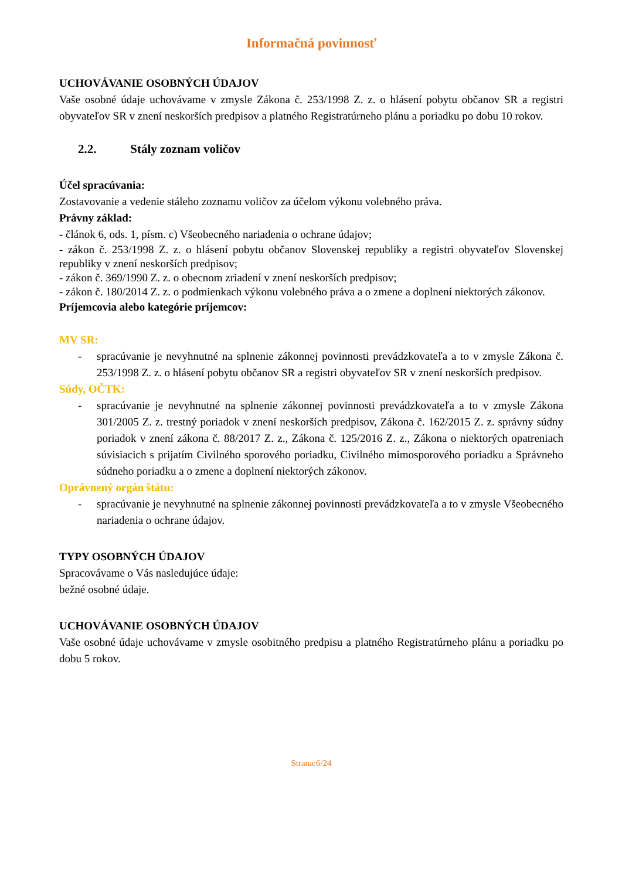Informačná povinnosť
UCHOVÁVANIE OSOBNÝCH ÚDAJOV
Vaše osobné údaje uchovávame v zmysle Zákona č. 253/1998 Z. z. o hlásení pobytu občanov SR a registri obyvateľov SR v znení neskorších predpisov a platného Registratúrneho plánu a poriadku po dobu 10 rokov.
2.2. Stály zoznam voličov
Účel spracúvania:
Zostavovanie a vedenie stáleho zoznamu voličov za účelom výkonu volebného práva.
Právny základ:
- článok 6, ods. 1, písm. c) Všeobecného nariadenia o ochrane údajov;
- zákon č. 253/1998 Z. z. o hlásení pobytu občanov Slovenskej republiky a registri obyvateľov Slovenskej republiky v znení neskorších predpisov;
- zákon č. 369/1990 Z. z. o obecnom zriadení v znení neskorších predpisov;
- zákon č. 180/2014 Z. z. o podmienkach výkonu volebného práva a o zmene a doplnení niektorých zákonov.
Príjemcovia alebo kategórie príjemcov:
MV SR:
- spracúvanie je nevyhnutné na splnenie zákonnej povinnosti prevádzkovateľa a to v zmysle Zákona č. 253/1998 Z. z. o hlásení pobytu občanov SR a registri obyvateľov SR v znení neskorších predpisov.
Súdy, OČTK:
- spracúvanie je nevyhnutné na splnenie zákonnej povinnosti prevádzkovateľa a to v zmysle Zákona 301/2005 Z. z. trestný poriadok v znení neskorších predpisov, Zákona č. 162/2015 Z. z. správny súdny poriadok v znení zákona č. 88/2017 Z. z., Zákona č. 125/2016 Z. z., Zákona o niektorých opatreniach súvisiacich s prijatím Civilného sporového poriadku, Civilného mimosporového poriadku a Správneho súdneho poriadku a o zmene a doplnení niektorých zákonov.
Oprávnený orgán štátu:
- spracúvanie je nevyhnutné na splnenie zákonnej povinnosti prevádzkovateľa a to v zmysle Všeobecného nariadenia o ochrane údajov.
TYPY OSOBNÝCH ÚDAJOV
Spracovávame o Vás nasledujúce údaje:
bežné osobné údaje.
UCHOVÁVANIE OSOBNÝCH ÚDAJOV
Vaše osobné údaje uchovávame v zmysle osobitného predpisu a platného Registratúrneho plánu a poriadku po dobu 5 rokov.
Strana:6/24